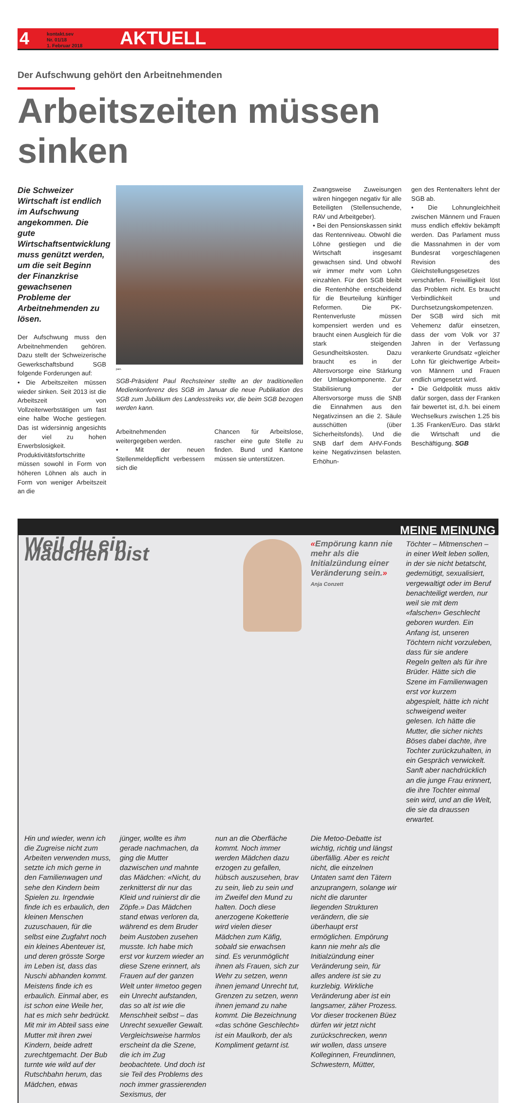4 kontakt.sev
Nr. 01/18
1. Februar 2018 AKTUELL
Der Aufschwung gehört den Arbeitnehmenden
Arbeitszeiten müssen sinken
Die Schweizer Wirtschaft ist endlich im Aufschwung angekommen. Die gute Wirtschaftsentwicklung muss genützt werden, um die seit Beginn der Finanzkrise gewachsenen Probleme der Arbeitnehmenden zu lösen.
Der Aufschwung muss den Arbeitnehmenden gehören. Dazu stellt der Schweizerische Gewerkschaftsbund SGB folgende Forderungen auf:
• Die Arbeitszeiten müssen wieder sinken. Seit 2013 ist die Arbeitszeit von Vollzeiterwerbstätigen um fast eine halbe Woche gestiegen. Das ist widersinnig angesichts der viel zu hohen Erwerbslosigkeit. Produktivitätsfortschritte müssen sowohl in Form von höheren Löhnen als auch in Form von weniger Arbeitszeit an die
pan.
SGB-Präsident Paul Rechsteiner stellte an der traditionellen Medienkonferenz des SGB im Januar die neue Publikation des SGB zum Jubiläum des Landesstreiks vor, die beim SGB bezogen werden kann.
Arbeitnehmenden weitergegeben werden.
• Mit der neuen Stellenmeldepflicht verbessern sich die
Chancen für Arbeitslose, rascher eine gute Stelle zu finden. Bund und Kantone müssen sie unterstützen.
Zwangsweise Zuweisungen wären hingegen negativ für alle Beteiligten (Stellensuchende, RAV und Arbeitgeber).
• Bei den Pensionskassen sinkt das Rentenniveau. Obwohl die Löhne gestiegen und die Wirtschaft insgesamt gewachsen sind. Und obwohl wir immer mehr vom Lohn einzahlen. Für den SGB bleibt die Rentenhöhe entscheidend für die Beurteilung künftiger Reformen. Die PK-Rentenverluste müssen kompensiert werden und es braucht einen Ausgleich für die stark steigenden Gesundheitskosten. Dazu braucht es in der Altersvorsorge eine Stärkung der Umlagekomponente. Zur Stabilisierung der Altersvorsorge muss die SNB die Einnahmen aus den Negativzinsen an die 2. Säule ausschütten (über Sicherheitsfonds). Und die SNB darf dem AHV-Fonds keine Negativzinsen belasten. Erhöhun-
gen des Rentenalters lehnt der SGB ab.
• Die Lohnungleichheit zwischen Männern und Frauen muss endlich effektiv bekämpft werden. Das Parlament muss die Massnahmen in der vom Bundesrat vorgeschlagenen Revision des Gleichstellungsgesetzes verschärfen. Freiwilligkeit löst das Problem nicht. Es braucht Verbindlichkeit und Durchsetzungskompetenzen. Der SGB wird sich mit Vehemenz dafür einsetzen, dass der vom Volk vor 37 Jahren in der Verfassung verankerte Grundsatz «gleicher Lohn für gleichwertige Arbeit» von Männern und Frauen endlich umgesetzt wird.
• Die Geldpolitik muss aktiv dafür sorgen, dass der Franken fair bewertet ist, d.h. bei einem Wechselkurs zwischen 1.25 bis 1.35 Franken/Euro. Das stärkt die Wirtschaft und die Beschäftigung. SGB
MEINE MEINUNG
Weil du ein Mädchen bist
«Empörung kann nie mehr als die Initialzündung einer Veränderung sein.» Anja Conzett
Töchter – Mitmenschen – in einer Welt leben sollen, in der sie nicht betatscht, gedemütigt, sexualisiert, vergewaltigt oder im Beruf benachteiligt werden, nur weil sie mit dem «falschen» Geschlecht geboren wurden. Ein Anfang ist, unseren Töchtern nicht vorzuleben, dass für sie andere Regeln gelten als für ihre Brüder. Hätte sich die Szene im Familienwagen erst vor kurzem abgespielt, hätte ich nicht schweigend weiter gelesen. Ich hätte die Mutter, die sicher nichts Böses dabei dachte, ihre Tochter zurückzuhalten, in ein Gespräch verwickelt. Sanft aber nachdrücklich an die junge Frau erinnert, die ihre Tochter einmal sein wird, und an die Welt, die sie da draussen erwartet.
Hin und wieder, wenn ich die Zugreise nicht zum Arbeiten verwenden muss, setzte ich mich gerne in den Familienwagen und sehe den Kindern beim Spielen zu. Irgendwie finde ich es erbaulich, den kleinen Menschen zuzuschauen, für die selbst eine Zugfahrt noch ein kleines Abenteuer ist, und deren grösste Sorge im Leben ist, dass das Nuschi abhanden kommt. Meistens finde ich es erbaulich. Einmal aber, es ist schon eine Weile her, hat es mich sehr bedrückt. Mit mir im Abteil sass eine Mutter mit ihren zwei Kindern, beide adrett zurechtgemacht. Der Bub turnte wie wild auf der Rutschbahn herum, das Mädchen, etwas
jünger, wollte es ihm gerade nachmachen, da ging die Mutter dazwischen und mahnte das Mädchen: «Nicht, du zerknitterst dir nur das Kleid und ruinierst dir die Zöpfe.» Das Mädchen stand etwas verloren da, während es dem Bruder beim Austoben zusehen musste. Ich habe mich erst vor kurzem wieder an diese Szene erinnert, als Frauen auf der ganzen Welt unter #metoo gegen ein Unrecht aufstanden, das so alt ist wie die Menschheit selbst – das Unrecht sexueller Gewalt. Vergleichsweise harmlos erscheint da die Szene, die ich im Zug beobachtete. Und doch ist sie Teil des Problems des noch immer grassierenden Sexismus, der
nun an die Oberfläche kommt. Noch immer werden Mädchen dazu erzogen zu gefallen, hübsch auszusehen, brav zu sein, lieb zu sein und im Zweifel den Mund zu halten. Doch diese anerzogene Koketterie wird vielen dieser Mädchen zum Käfig, sobald sie erwachsen sind. Es verunmöglicht ihnen als Frauen, sich zur Wehr zu setzen, wenn ihnen jemand Unrecht tut, Grenzen zu setzen, wenn ihnen jemand zu nahe kommt. Die Bezeichnung «das schöne Geschlecht» ist ein Maulkorb, der als Kompliment getarnt ist.
Die Metoo-Debatte ist wichtig, richtig und längst überfällig. Aber es reicht nicht, die einzelnen Untaten samt den Tätern anzuprangern, solange wir nicht die darunter liegenden Strukturen verändern, die sie überhaupt erst ermöglichen. Empörung kann nie mehr als die Initialzündung einer Veränderung sein, für alles andere ist sie zu kurzlebig. Wirkliche Veränderung aber ist ein langsamer, zäher Prozess. Vor dieser trockenen Büez dürfen wir jetzt nicht zurückschrecken, wenn wir wollen, dass unsere Kolleginnen, Freundinnen, Schwestern, Mütter,